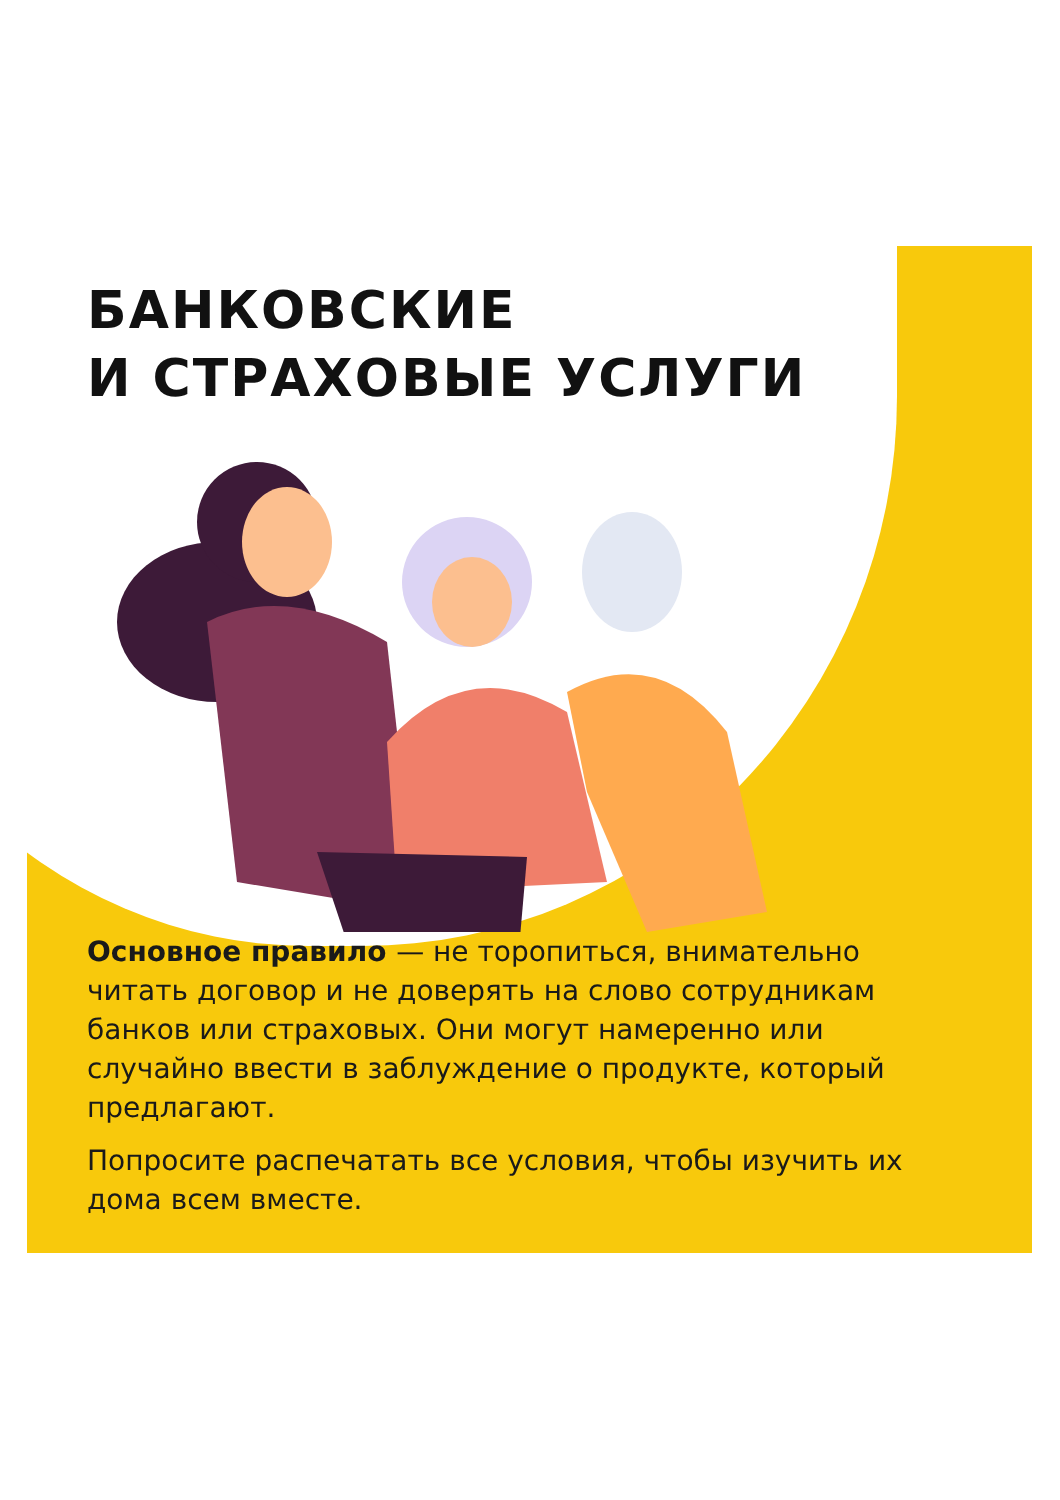БАНКОВСКИЕ
И СТРАХОВЫЕ УСЛУГИ
Основное правило — не торопиться, внимательно читать договор и не доверять на слово сотрудникам банков или страховых. Они могут намеренно или случайно ввести в заблуждение о продукте, который предлагают.
Попросите распечатать все условия, чтобы изучить их дома всем вместе.